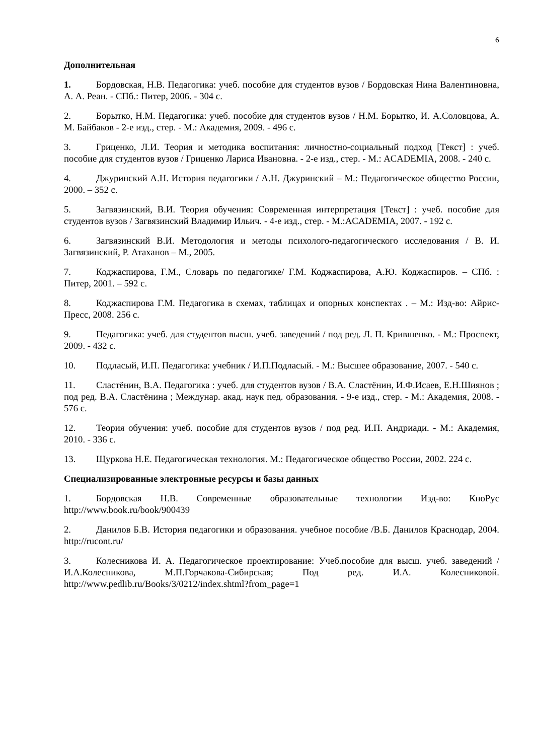6
Дополнительная
1. Бордовская, Н.В. Педагогика: учеб. пособие для студентов вузов / Бордовская Нина Валентиновна, А. А. Реан. - СПб.: Питер, 2006. - 304 с.
2. Борытко, Н.М. Педагогика: учеб. пособие для студентов вузов / Н.М. Борытко, И. А.Соловцова, А. М. Байбаков - 2-е изд., стер. - М.: Академия, 2009. - 496 с.
3. Гриценко, Л.И. Теория и методика воспитания: личностно-социальный подход [Текст] : учеб. пособие для студентов вузов / Гриценко Лариса Ивановна. - 2-е изд., стер. - М.: ACADEMIA, 2008. - 240 с.
4. Джуринский А.Н. История педагогики / А.Н. Джуринский – М.: Педагогическое общество России, 2000. – 352 с.
5. Загвязинский, В.И. Теория обучения: Современная интерпретация [Текст] : учеб. пособие для студентов вузов / Загвязинский Владимир Ильич. - 4-е изд., стер. - М.:ACADEMIA, 2007. - 192 с.
6. Загвязинский В.И. Методология и методы психолого-педагогического исследования / В. И. Загвязинский, Р. Атаханов – М., 2005.
7. Коджаспирова, Г.М., Словарь по педагогике/ Г.М. Коджаспирова, А.Ю. Коджаспиров. – СПб. : Питер, 2001. – 592 с.
8. Коджаспирова Г.М. Педагогика в схемах, таблицах и опорных конспектах . – М.: Изд-во: Айрис-Пресс, 2008. 256 с.
9. Педагогика: учеб. для студентов высш. учеб. заведений / под ред. Л. П. Крившенко. - М.: Проспект, 2009. - 432 с.
10. Подласый, И.П. Педагогика: учебник / И.П.Подласый. - М.: Высшее образование, 2007. - 540 с.
11. Сластёнин, В.А. Педагогика : учеб. для студентов вузов / В.А. Сластёнин, И.Ф.Исаев, Е.Н.Шиянов ; под ред. В.А. Сластёнина ; Междунар. акад. наук пед. образования. - 9-е изд., стер. - М.: Академия, 2008. - 576 с.
12. Теория обучения: учеб. пособие для студентов вузов / под ред. И.П. Андриади. - М.: Академия, 2010. - 336 с.
13. Щуркова Н.Е. Педагогическая технология. М.: Педагогическое общество России, 2002. 224 с.
Специализированные электронные ресурсы и базы данных
1. Бордовская Н.В. Современные образовательные технологии Изд-во: КноРус http://www.book.ru/book/900439
2. Данилов Б.В. История педагогики и образования. учебное пособие /В.Б. Данилов Краснодар, 2004. http://rucont.ru/
3. Колесникова И. А. Педагогическое проектирование: Учеб.пособие для высш. учеб. заведений / И.А.Колесникова, М.П.Горчакова-Сибирская; Под ред. И.А. Колесниковой. http://www.pedlib.ru/Books/3/0212/index.shtml?from_page=1